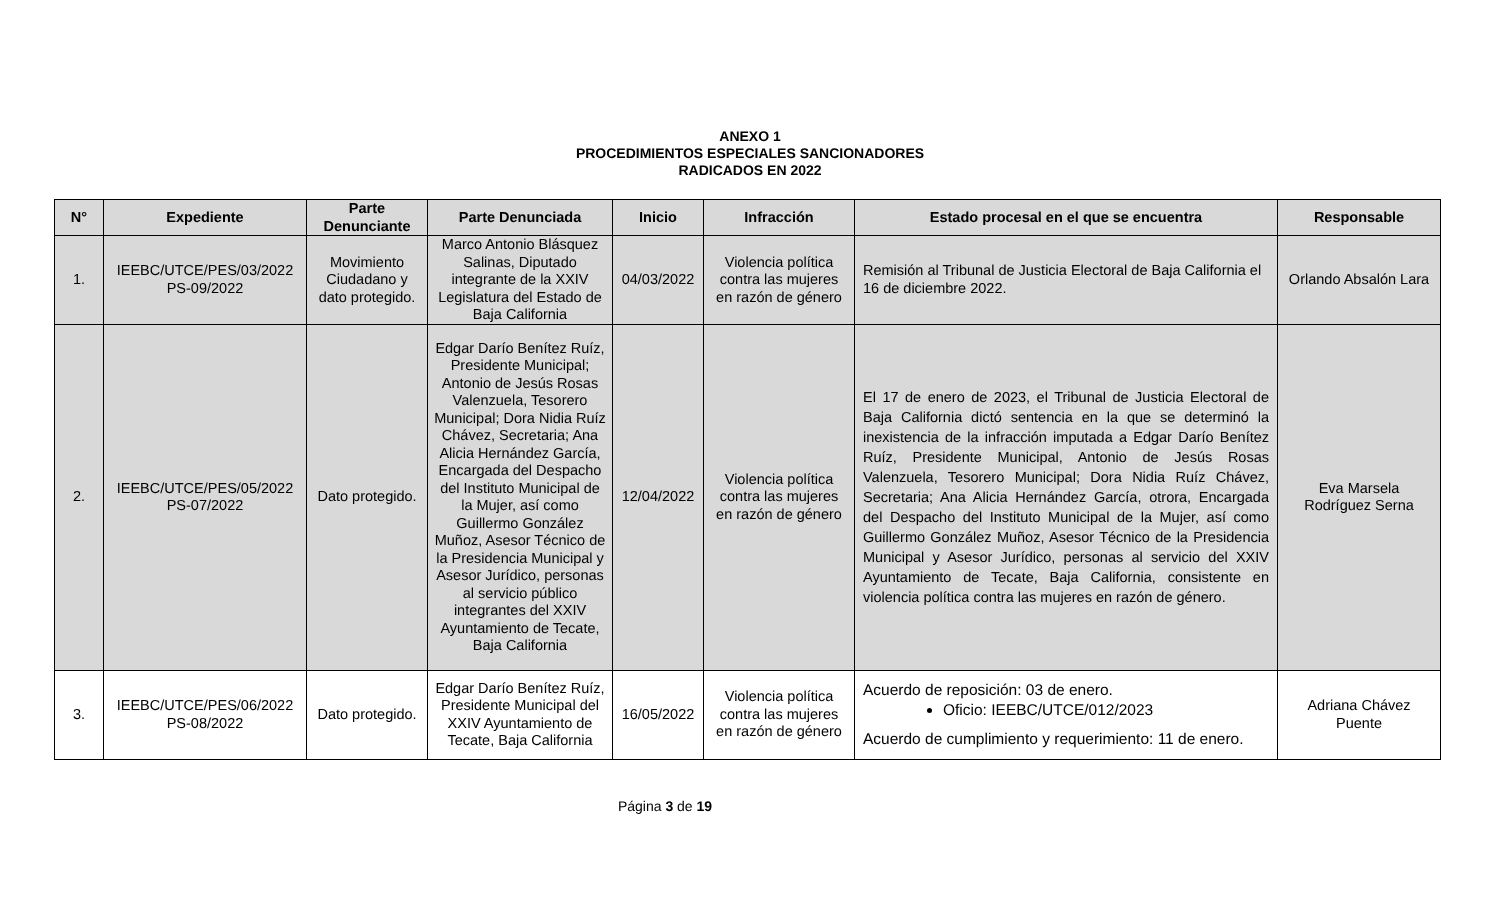ANEXO 1
PROCEDIMIENTOS ESPECIALES SANCIONADORES
RADICADOS EN 2022
| N° | Expediente | Parte Denunciante | Parte Denunciada | Inicio | Infracción | Estado procesal en el que se encuentra | Responsable |
| --- | --- | --- | --- | --- | --- | --- | --- |
| 1. | IEEBC/UTCE/PES/03/2022 PS-09/2022 | Movimiento Ciudadano y dato protegido. | Marco Antonio Blásquez Salinas, Diputado integrante de la XXIV Legislatura del Estado de Baja California | 04/03/2022 | Violencia política contra las mujeres en razón de género | Remisión al Tribunal de Justicia Electoral de Baja California el 16 de diciembre 2022. | Orlando Absalón Lara |
| 2. | IEEBC/UTCE/PES/05/2022 PS-07/2022 | Dato protegido. | Edgar Darío Benítez Ruíz, Presidente Municipal; Antonio de Jesús Rosas Valenzuela, Tesorero Municipal; Dora Nidia Ruíz Chávez, Secretaria; Ana Alicia Hernández García, Encargada del Despacho del Instituto Municipal de la Mujer, así como Guillermo González Muñoz, Asesor Técnico de la Presidencia Municipal y Asesor Jurídico, personas al servicio público integrantes del XXIV Ayuntamiento de Tecate, Baja California | 12/04/2022 | Violencia política contra las mujeres en razón de género | El 17 de enero de 2023, el Tribunal de Justicia Electoral de Baja California dictó sentencia en la que se determinó la inexistencia de la infracción imputada a Edgar Darío Benítez Ruíz, Presidente Municipal, Antonio de Jesús Rosas Valenzuela, Tesorero Municipal; Dora Nidia Ruíz Chávez, Secretaria; Ana Alicia Hernández García, otrora, Encargada del Despacho del Instituto Municipal de la Mujer, así como Guillermo González Muñoz, Asesor Técnico de la Presidencia Municipal y Asesor Jurídico, personas al servicio del XXIV Ayuntamiento de Tecate, Baja California, consistente en violencia política contra las mujeres en razón de género. | Eva Marsela Rodríguez Serna |
| 3. | IEEBC/UTCE/PES/06/2022 PS-08/2022 | Dato protegido. | Edgar Darío Benítez Ruíz, Presidente Municipal del XXIV Ayuntamiento de Tecate, Baja California | 16/05/2022 | Violencia política contra las mujeres en razón de género | Acuerdo de reposición: 03 de enero. Oficio: IEEBC/UTCE/012/2023 Acuerdo de cumplimiento y requerimiento: 11 de enero. | Adriana Chávez Puente |
Página 3 de 19